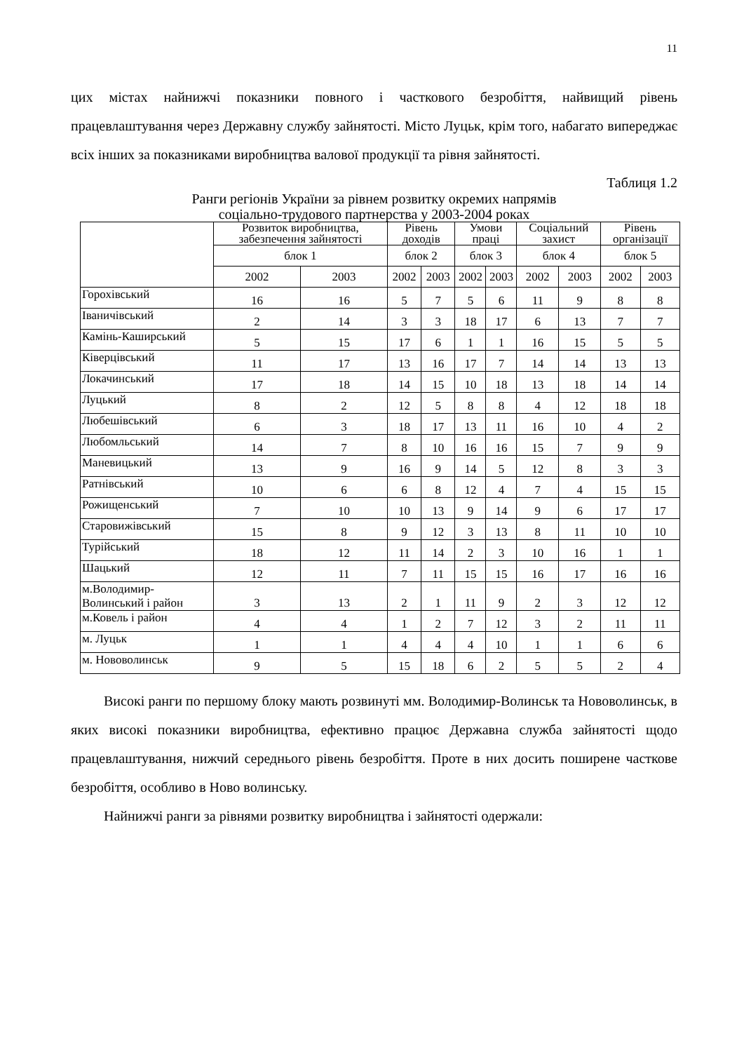11
цих містах найнижчі показники повного і часткового безробіття, найвищий рівень працевлаштування через Державну службу зайнятості. Місто Луцьк, крім того, набагато випереджає всіх інших за показниками виробництва валової продукції та рівня зайнятості.
Таблиця 1.2
Ранги регіонів України за рівнем розвитку окремих напрямів
соціально-трудового партнерства у 2003-2004 роках
| | Розвиток виробництва, забезпечення зайнятості | | Рівень доходів | | Умови праці | | Соціальний захист | | Рівень організації | |
| --- | --- | --- | --- | --- | --- | --- | --- | --- | --- | --- |
| | блок 1 | | блок 2 | | блок 3 | | блок 4 | | блок 5 | |
| | 2002 | 2003 | 2002 | 2003 | 2002 | 2003 | 2002 | 2003 | 2002 | 2003 |
| Горохівський | 16 | 16 | 5 | 7 | 5 | 6 | 11 | 9 | 8 | 8 |
| Іваничівський | 2 | 14 | 3 | 3 | 18 | 17 | 6 | 13 | 7 | 7 |
| Камінь-Каширський | 5 | 15 | 17 | 6 | 1 | 1 | 16 | 15 | 5 | 5 |
| Ківерцівський | 11 | 17 | 13 | 16 | 17 | 7 | 14 | 14 | 13 | 13 |
| Локачинський | 17 | 18 | 14 | 15 | 10 | 18 | 13 | 18 | 14 | 14 |
| Луцький | 8 | 2 | 12 | 5 | 8 | 8 | 4 | 12 | 18 | 18 |
| Любешівський | 6 | 3 | 18 | 17 | 13 | 11 | 16 | 10 | 4 | 2 |
| Любомльський | 14 | 7 | 8 | 10 | 16 | 16 | 15 | 7 | 9 | 9 |
| Маневицький | 13 | 9 | 16 | 9 | 14 | 5 | 12 | 8 | 3 | 3 |
| Ратнівський | 10 | 6 | 6 | 8 | 12 | 4 | 7 | 4 | 15 | 15 |
| Рожищенський | 7 | 10 | 10 | 13 | 9 | 14 | 9 | 6 | 17 | 17 |
| Старовижівський | 15 | 8 | 9 | 12 | 3 | 13 | 8 | 11 | 10 | 10 |
| Турійський | 18 | 12 | 11 | 14 | 2 | 3 | 10 | 16 | 1 | 1 |
| Шацький | 12 | 11 | 7 | 11 | 15 | 15 | 16 | 17 | 16 | 16 |
| м.Володимир-Волинський і район | 3 | 13 | 2 | 1 | 11 | 9 | 2 | 3 | 12 | 12 |
| м.Ковель і район | 4 | 4 | 1 | 2 | 7 | 12 | 3 | 2 | 11 | 11 |
| м. Луцьк | 1 | 1 | 4 | 4 | 4 | 10 | 1 | 1 | 6 | 6 |
| м. Нововолинськ | 9 | 5 | 15 | 18 | 6 | 2 | 5 | 5 | 2 | 4 |
Високі ранги по першому блоку мають розвинуті мм. Володимир-Волинськ та Нововолинськ, в яких високі показники виробництва, ефективно працює Державна служба зайнятості щодо працевлаштування, нижчий середнього рівень безробіття. Проте в них досить поширене часткове безробіття, особливо в Ново волинську.
Найнижчі ранги за рівнями розвитку виробництва і зайнятості одержали: